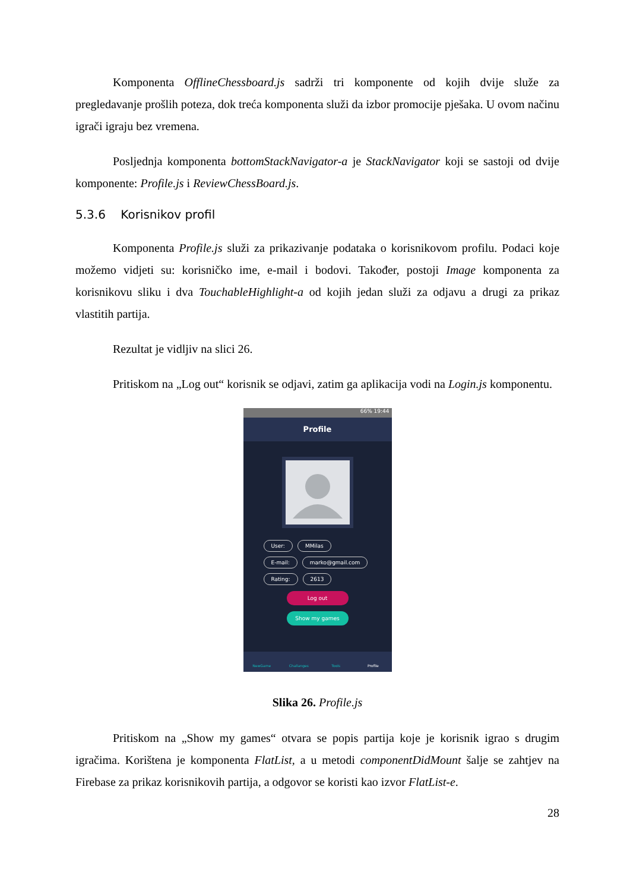Komponenta OfflineChessboard.js sadrži tri komponente od kojih dvije služe za pregledavanje prošlih poteza, dok treća komponenta služi da izbor promocije pješaka. U ovom načinu igrači igraju bez vremena.
Posljednja komponenta bottomStackNavigator-a je StackNavigator koji se sastoji od dvije komponente: Profile.js i ReviewChessBoard.js.
5.3.6 Korisnikov profil
Komponenta Profile.js služi za prikazivanje podataka o korisnikovom profilu. Podaci koje možemo vidjeti su: korisničko ime, e-mail i bodovi. Također, postoji Image komponenta za korisnikovu sliku i dva TouchableHighlight-a od kojih jedan služi za odjavu a drugi za prikaz vlastitih partija.
Rezultat je vidljiv na slici 26.
Pritiskom na „Log out“ korisnik se odjavi, zatim ga aplikacija vodi na Login.js komponentu.
66% 19:44
Profile
User: MMilas
E-mail: marko@gmail.com
Rating: 2613
Log out
Show my games
NewGame Challanges Tools Profile
Slika 26. Profile.js
Pritiskom na „Show my games“ otvara se popis partija koje je korisnik igrao s drugim igračima. Korištena je komponenta FlatList, a u metodi componentDidMount šalje se zahtjev na Firebase za prikaz korisnikovih partija, a odgovor se koristi kao izvor FlatList-e.
28